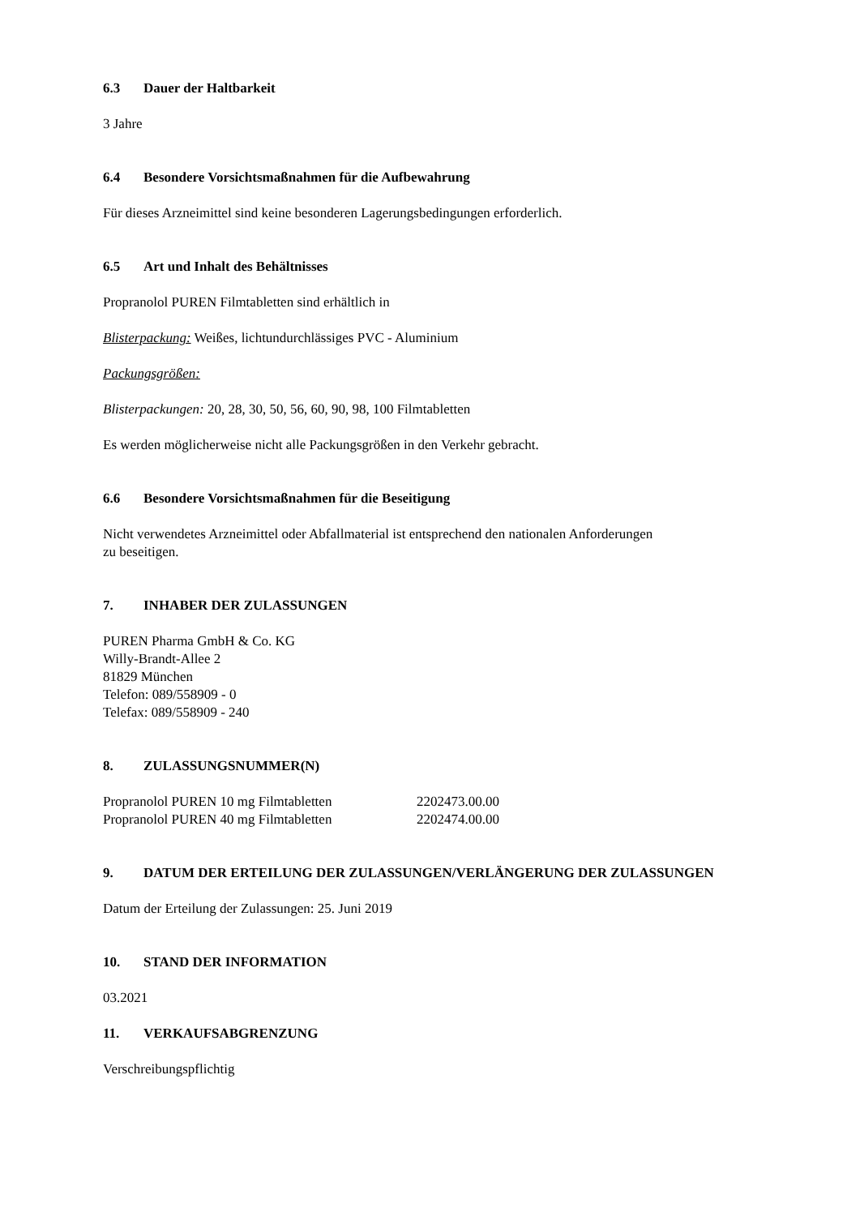6.3 Dauer der Haltbarkeit
3 Jahre
6.4 Besondere Vorsichtsmaßnahmen für die Aufbewahrung
Für dieses Arzneimittel sind keine besonderen Lagerungsbedingungen erforderlich.
6.5 Art und Inhalt des Behältnisses
Propranolol PUREN Filmtabletten sind erhältlich in
Blisterpackung: Weißes, lichtundurchlässiges PVC - Aluminium
Packungsgrößen:
Blisterpackungen: 20, 28, 30, 50, 56, 60, 90, 98, 100 Filmtabletten
Es werden möglicherweise nicht alle Packungsgrößen in den Verkehr gebracht.
6.6 Besondere Vorsichtsmaßnahmen für die Beseitigung
Nicht verwendetes Arzneimittel oder Abfallmaterial ist entsprechend den nationalen Anforderungen
zu beseitigen.
7. INHABER DER ZULASSUNGEN
PUREN Pharma GmbH & Co. KG
Willy-Brandt-Allee 2
81829 München
Telefon: 089/558909 - 0
Telefax: 089/558909 - 240
8. ZULASSUNGSNUMMER(N)
| Propranolol PUREN 10 mg Filmtabletten | 2202473.00.00 |
| Propranolol PUREN 40 mg Filmtabletten | 2202474.00.00 |
9. DATUM DER ERTEILUNG DER ZULASSUNGEN/VERLÄNGERUNG DER ZULASSUNGEN
Datum der Erteilung der Zulassungen: 25. Juni 2019
10. STAND DER INFORMATION
03.2021
11. VERKAUFSABGRENZUNG
Verschreibungspflichtig